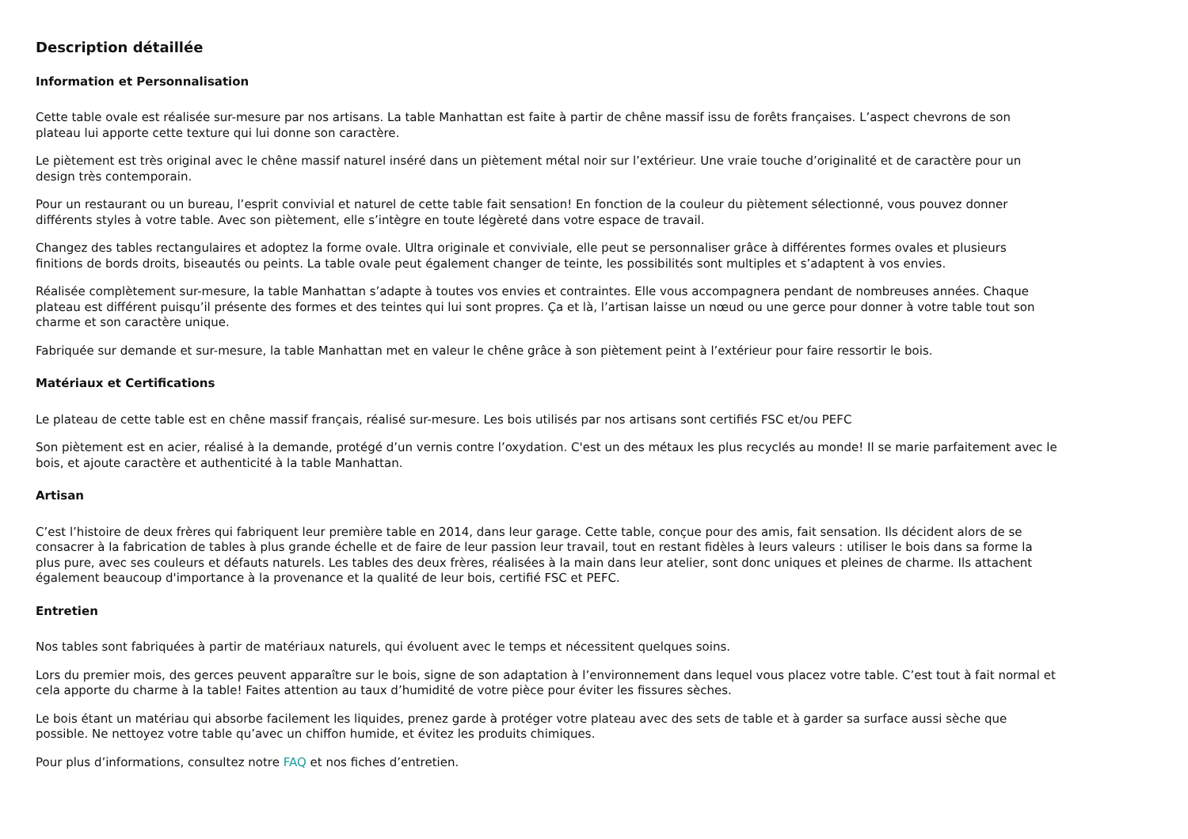Description détaillée
Information et Personnalisation
Cette table ovale est réalisée sur-mesure par nos artisans. La table Manhattan est faite à partir de chêne massif issu de forêts françaises. L’aspect chevrons de son plateau lui apporte cette texture qui lui donne son caractère.
Le piètement est très original avec le chêne massif naturel inséré dans un piètement métal noir sur l’extérieur. Une vraie touche d’originalité et de caractère pour un design très contemporain.
Pour un restaurant ou un bureau, l’esprit convivial et naturel de cette table fait sensation! En fonction de la couleur du piètement sélectionné, vous pouvez donner différents styles à votre table. Avec son piètement, elle s’intègre en toute légèreté dans votre espace de travail.
Changez des tables rectangulaires et adoptez la forme ovale. Ultra originale et conviviale, elle peut se personnaliser grâce à différentes formes ovales et plusieurs finitions de bords droits, biseautés ou peints. La table ovale peut également changer de teinte, les possibilités sont multiples et s’adaptent à vos envies.
Réalisée complètement sur-mesure, la table Manhattan s’adapte à toutes vos envies et contraintes. Elle vous accompagnera pendant de nombreuses années. Chaque plateau est différent puisqu’il présente des formes et des teintes qui lui sont propres. Ça et là, l’artisan laisse un nœud ou une gerce pour donner à votre table tout son charme et son caractère unique.
Fabriquée sur demande et sur-mesure, la table Manhattan met en valeur le chêne grâce à son piètement peint à l’extérieur pour faire ressortir le bois.
Matériaux et Certifications
Le plateau de cette table est en chêne massif français, réalisé sur-mesure. Les bois utilisés par nos artisans sont certifiés FSC et/ou PEFC
Son piètement est en acier, réalisé à la demande, protégé d’un vernis contre l’oxydation. C'est un des métaux les plus recyclés au monde! Il se marie parfaitement avec le bois, et ajoute caractère et authenticité à la table Manhattan.
Artisan
C’est l’histoire de deux frères qui fabriquent leur première table en 2014, dans leur garage. Cette table, conçue pour des amis, fait sensation. Ils décident alors de se consacrer à la fabrication de tables à plus grande échelle et de faire de leur passion leur travail, tout en restant fidèles à leurs valeurs : utiliser le bois dans sa forme la plus pure, avec ses couleurs et défauts naturels. Les tables des deux frères, réalisées à la main dans leur atelier, sont donc uniques et pleines de charme. Ils attachent également beaucoup d'importance à la provenance et la qualité de leur bois, certifié FSC et PEFC.
Entretien
Nos tables sont fabriquées à partir de matériaux naturels, qui évoluent avec le temps et nécessitent quelques soins.
Lors du premier mois, des gerces peuvent apparaître sur le bois, signe de son adaptation à l’environnement dans lequel vous placez votre table. C’est tout à fait normal et cela apporte du charme à la table! Faites attention au taux d’humidité de votre pièce pour éviter les fissures sèches.
Le bois étant un matériau qui absorbe facilement les liquides, prenez garde à protéger votre plateau avec des sets de table et à garder sa surface aussi sèche que possible. Ne nettoyez votre table qu’avec un chiffon humide, et évitez les produits chimiques.
Pour plus d’informations, consultez notre FAQ et nos fiches d’entretien.